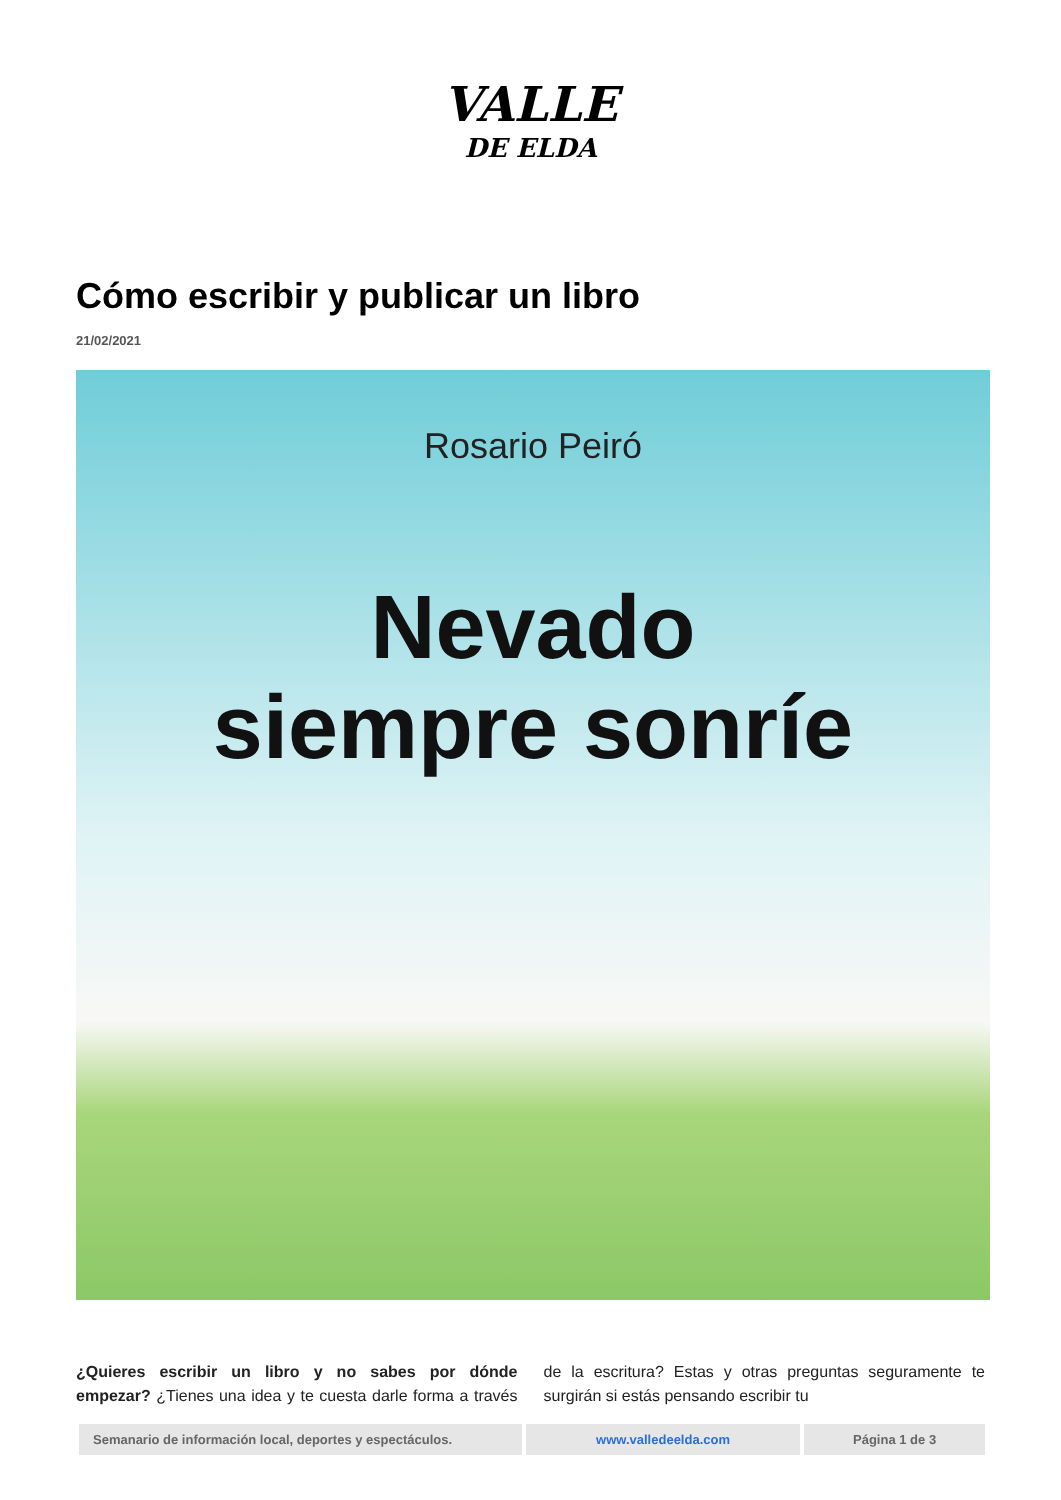VALLE
DE ELDA
Cómo escribir y publicar un libro
21/02/2021
Rosario Peiró
Nevado
siempre sonríe
¿Quieres escribir un libro y no sabes por dónde empezar? ¿Tienes una idea y te cuesta darle forma a través de la escritura? Estas y otras preguntas seguramente te surgirán si estás pensando escribir tu
Semanario de información local, deportes y espectáculos.
www.valledeelda.com Página 1 de 3